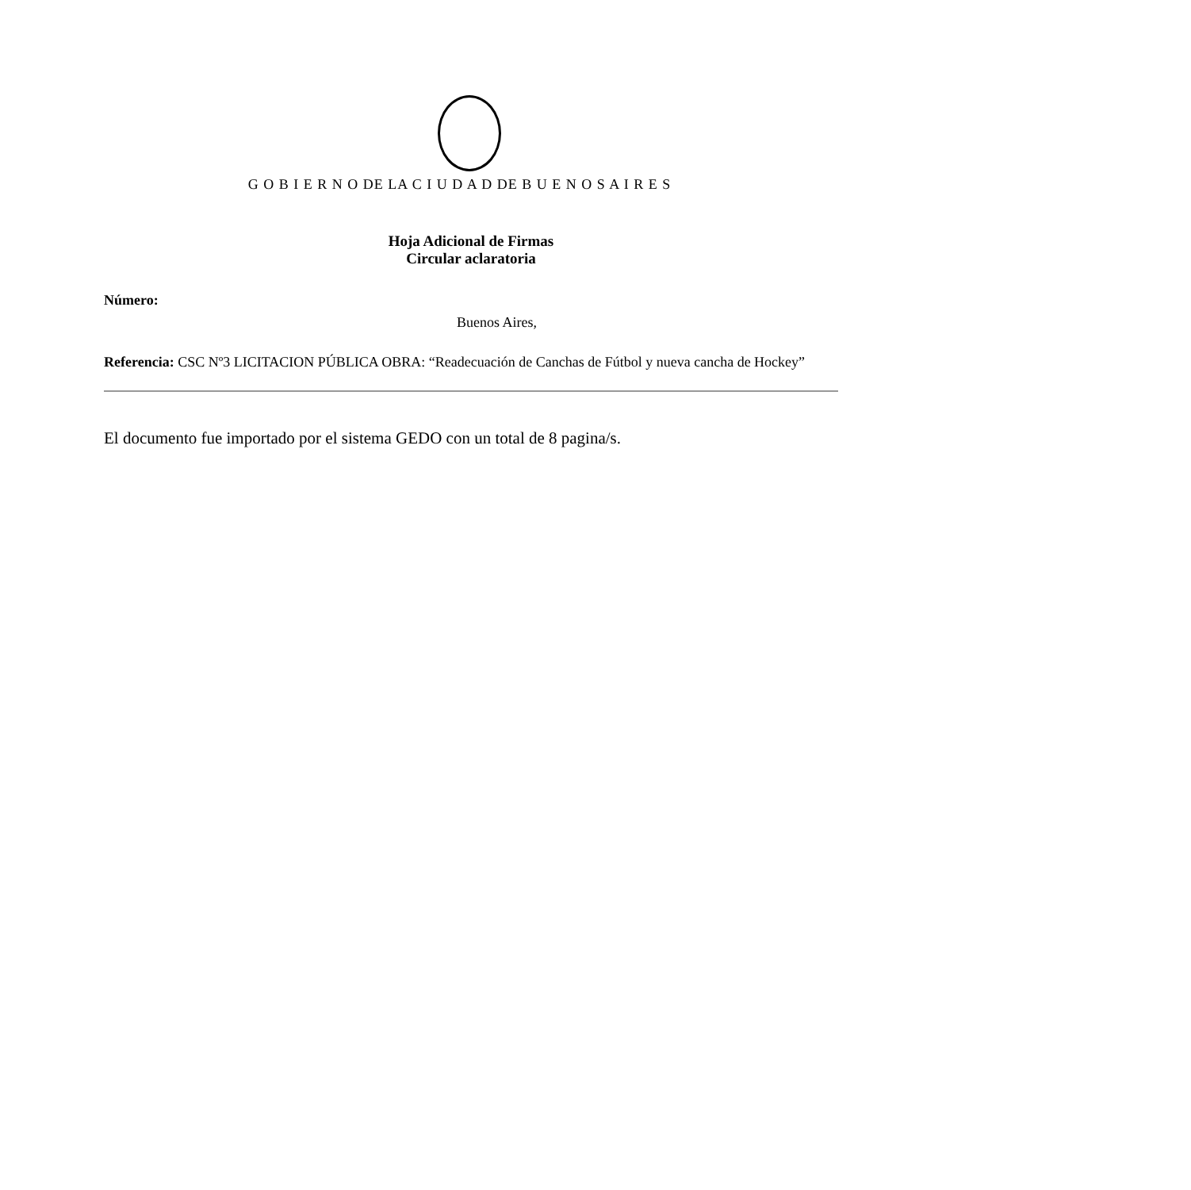G O B I E R N O DE LA C I U D A D DE B U E N O S A I R E S
Hoja Adicional de Firmas
Circular aclaratoria
Número:
Buenos Aires,
Referencia: CSC Nº3 LICITACION PÚBLICA OBRA: “Readecuación de Canchas de Fútbol y nueva cancha de Hockey”
El documento fue importado por el sistema GEDO con un total de 8 pagina/s.